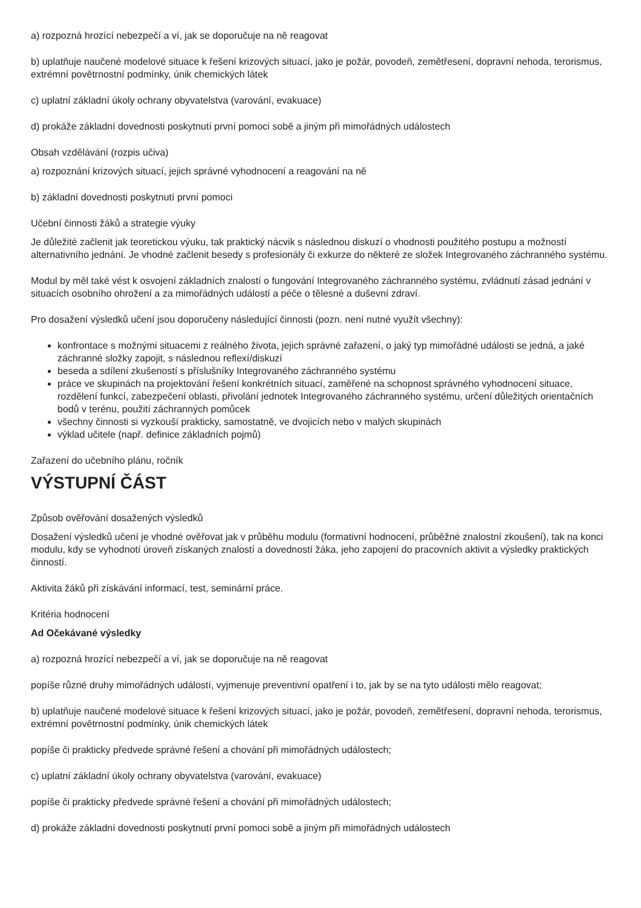a) rozpozná hrozící nebezpečí a ví, jak se doporučuje na ně reagovat
b) uplatňuje naučené modelové situace k řešení krizových situací, jako je požár, povodeň, zemětřesení, dopravní nehoda, terorismus, extrémní povětrnostní podmínky, únik chemických látek
c) uplatní základní úkoly ochrany obyvatelstva (varování, evakuace)
d) prokáže základní dovednosti poskytnutí první pomoci sobě a jiným při mimořádných událostech
Obsah vzdělávání (rozpis učiva)
a) rozpoznání krizových situací, jejich správné vyhodnocení a reagování na ně
b) základní dovednosti poskytnutí první pomoci
Učební činnosti žáků a strategie výuky
Je důležité začlenit jak teoretickou výuku, tak praktický nácvik s následnou diskuzí o vhodnosti použitého postupu a možností alternativního jednání. Je vhodné začlenit besedy s profesionály či exkurze do některé ze složek Integrovaného záchranného systému.
Modul by měl také vést k osvojení základních znalostí o fungování Integrovaného záchranného systému, zvládnutí zásad jednání v situacích osobního ohrožení a za mimořádných událostí a péče o tělesné a duševní zdraví.
Pro dosažení výsledků učení jsou doporučeny následující činnosti (pozn. není nutné využít všechny):
konfrontace s možnými situacemi z reálného života, jejich správné zařazení, o jaký typ mimořádné události se jedná, a jaké záchranné složky zapojit, s následnou reflexí/diskuzí
beseda a sdílení zkušeností s příslušníky Integrovaného záchranného systému
práce ve skupinách na projektování řešení konkrétních situací, zaměřené na schopnost správného vyhodnocení situace, rozdělení funkcí, zabezpečení oblasti, přivolání jednotek Integrovaného záchranného systému, určení důležitých orientačních bodů v terénu, použití záchranných pomůcek
všechny činnosti si vyzkouší prakticky, samostatně, ve dvojicích nebo v malých skupinách
výklad učitele (např. definice základních pojmů)
Zařazení do učebního plánu, ročník
VÝSTUPNÍ ČÁST
Způsob ověřování dosažených výsledků
Dosažení výsledků učení je vhodné ověřovat jak v průběhu modulu (formativní hodnocení, průběžné znalostní zkoušení), tak na konci modulu, kdy se vyhodnotí úroveň získaných znalostí a dovedností žáka, jeho zapojení do pracovních aktivit a výsledky praktických činností.
Aktivita žáků při získávání informací, test, seminární práce.
Kritéria hodnocení
Ad Očekávané výsledky
a) rozpozná hrozící nebezpečí a ví, jak se doporučuje na ně reagovat
popíše různé druhy mimořádných událostí, vyjmenuje preventivní opatření i to, jak by se na tyto události mělo reagovat;
b) uplatňuje naučené modelové situace k řešení krizových situací, jako je požár, povodeň, zemětřesení, dopravní nehoda, terorismus, extrémní povětrnostní podmínky, únik chemických látek
popíše či prakticky předvede správné řešení a chování při mimořádných událostech;
c) uplatní základní úkoly ochrany obyvatelstva (varování, evakuace)
popíše či prakticky předvede správné řešení a chování při mimořádných událostech;
d) prokáže základní dovednosti poskytnutí první pomoci sobě a jiným při mimořádných událostech